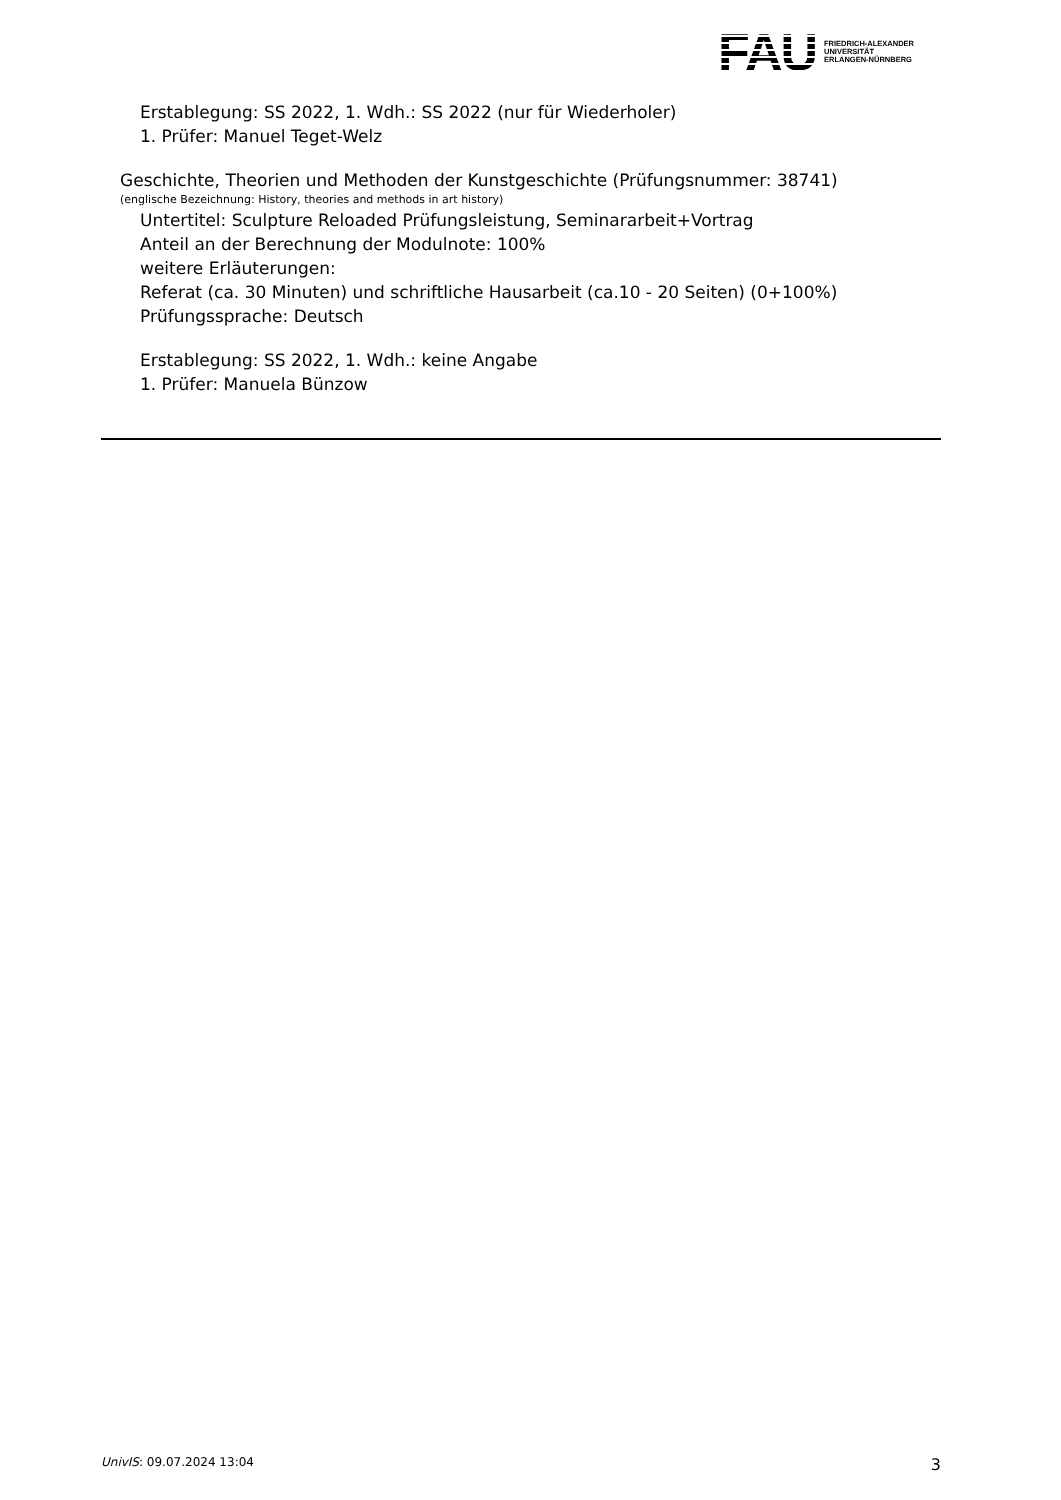FAU
FRIEDRICH-ALEXANDER
UNIVERSITÄT
ERLANGEN-NÜRNBERG
Erstablegung: SS 2022, 1. Wdh.: SS 2022 (nur für Wiederholer)
1. Prüfer: Manuel Teget-Welz
Geschichte, Theorien und Methoden der Kunstgeschichte (Prüfungsnummer: 38741)
(englische Bezeichnung: History, theories and methods in art history)
Untertitel: Sculpture Reloaded Prüfungsleistung, Seminararbeit+Vortrag
Anteil an der Berechnung der Modulnote: 100%
weitere Erläuterungen:
Referat (ca. 30 Minuten) und schriftliche Hausarbeit (ca.10 - 20 Seiten) (0+100%)
Prüfungssprache: Deutsch
Erstablegung: SS 2022, 1. Wdh.: keine Angabe
1. Prüfer: Manuela Bünzow
UnivIS: 09.07.2024 13:04 3